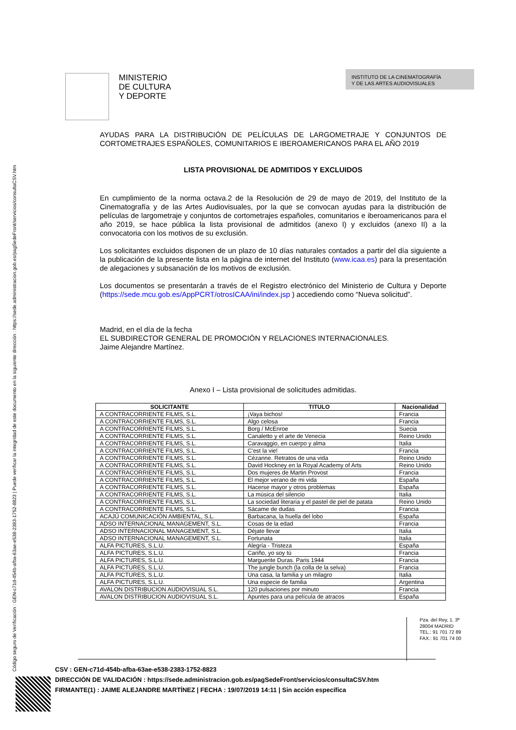Código seguro de Verificación : GEN-c71d-454b-afba-63ae-e538-2383-1752-8823 | Puede verificar la integridad de este documento en la siguiente dirección : https://sede.administracion.gob.es/pagSedeFront/servicios/consultaCSV.htm
MINISTERIO
DE CULTURA
Y DEPORTE
INSTITUTO DE LA CINEMATOGRAFÍA
Y DE LAS ARTES AUDIOVISUALES
AYUDAS PARA LA DISTRIBUCIÓN DE PELÍCULAS DE LARGOMETRAJE Y CONJUNTOS DE CORTOMETRAJES ESPAÑOLES, COMUNITARIOS E IBEROAMERICANOS PARA EL AÑO 2019
LISTA PROVISIONAL DE ADMITIDOS Y EXCLUIDOS
En cumplimiento de la norma octava.2 de la Resolución de 29 de mayo de 2019, del Instituto de la Cinematografía y de las Artes Audiovisuales, por la que se convocan ayudas para la distribución de películas de largometraje y conjuntos de cortometrajes españoles, comunitarios e iberoamericanos para el año 2019, se hace pública la lista provisional de admitidos (anexo I) y excluidos (anexo II) a la convocatoria con los motivos de su exclusión.
Los solicitantes excluidos disponen de un plazo de 10 días naturales contados a partir del día siguiente a la publicación de la presente lista en la página de internet del Instituto (www.icaa.es) para la presentación de alegaciones y subsanación de los motivos de exclusión.
Los documentos se presentarán a través de el Registro electrónico del Ministerio de Cultura y Deporte (https://sede.mcu.gob.es/AppPCRT/otrosICAA/ini/index.jsp ) accediendo como “Nueva solicitud”.
Madrid, en el día de la fecha
EL SUBDIRECTOR GENERAL DE PROMOCIÓN Y RELACIONES INTERNACIONALES.
Jaime Alejandre Martínez.
Anexo I – Lista provisional de solicitudes admitidas.
| SOLICITANTE | TITULO | Nacionalidad |
| --- | --- | --- |
| A CONTRACORRIENTE FILMS, S.L. | ¡Vaya bichos! | Francia |
| A CONTRACORRIENTE FILMS, S.L. | Algo celosa | Francia |
| A CONTRACORRIENTE FILMS, S.L. | Borg / McEnroe | Suecia |
| A CONTRACORRIENTE FILMS, S.L. | Canaletto y el arte de Venecia | Reino Unido |
| A CONTRACORRIENTE FILMS, S.L. | Caravaggio, en cuerpo y alma | Italia |
| A CONTRACORRIENTE FILMS, S.L. | C'est la vie! | Francia |
| A CONTRACORRIENTE FILMS, S.L. | Cézanne. Retratos de una vida | Reino Unido |
| A CONTRACORRIENTE FILMS, S.L. | David Hockney en la Royal Academy of Arts | Reino Unido |
| A CONTRACORRIENTE FILMS, S.L. | Dos mujeres de Martin Provost | Francia |
| A CONTRACORRIENTE FILMS, S.L. | El mejor verano de mi vida | España |
| A CONTRACORRIENTE FILMS, S.L. | Hacerse mayor y otros problemas | España |
| A CONTRACORRIENTE FILMS, S.L. | La música del silencio | Italia |
| A CONTRACORRIENTE FILMS, S.L. | La sociedad literaria y el pastel de piel de patata | Reino Unido |
| A CONTRACORRIENTE FILMS, S.L. | Sácame de dudas | Francia |
| ACAJÚ COMUNICACIÓN AMBIENTAL, S.L. | Barbacana, la huella del lobo | España |
| ADSO INTERNACIONAL MANAGEMENT, S.L. | Cosas de la edad | Francia |
| ADSO INTERNACIONAL MANAGEMENT, S.L. | Déjate llevar | Italia |
| ADSO INTERNACIONAL MANAGEMENT, S.L. | Fortunata | Italia |
| ALFA PICTURES, S.L.U. | Alegría - Tristeza | España |
| ALFA PICTURES, S.L.U. | Cariño, yo soy tú | Francia |
| ALFA PICTURES, S.L.U. | Marguerite Duras. Paris 1944 | Francia |
| ALFA PICTURES, S.L.U. | The jungle bunch (la colla de la selva) | Francia |
| ALFA PICTURES, S.L.U. | Una casa, la familia y un milagro | Italia |
| ALFA PICTURES, S.L.U. | Una especie de familia | Argentina |
| AVALON DISTRIBUCION AUDIOVISUAL S.L. | 120 pulsaciones por minuto | Francia |
| AVALON DISTRIBUCION AUDIOVISUAL S.L. | Apuntes para una película de atracos | España |
Pza. del Rey, 1. 3ª
28004 MADRID
TEL.: 91 701 72 89
FAX.: 91 701 74 00
CSV : GEN-c71d-454b-afba-63ae-e538-2383-1752-8823
DIRECCIÓN DE VALIDACIÓN : https://sede.administracion.gob.es/pagSedeFront/servicios/consultaCSV.htm
FIRMANTE(1) : JAIME ALEJANDRE MARTÍNEZ | FECHA : 19/07/2019 14:11 | Sin acción específica